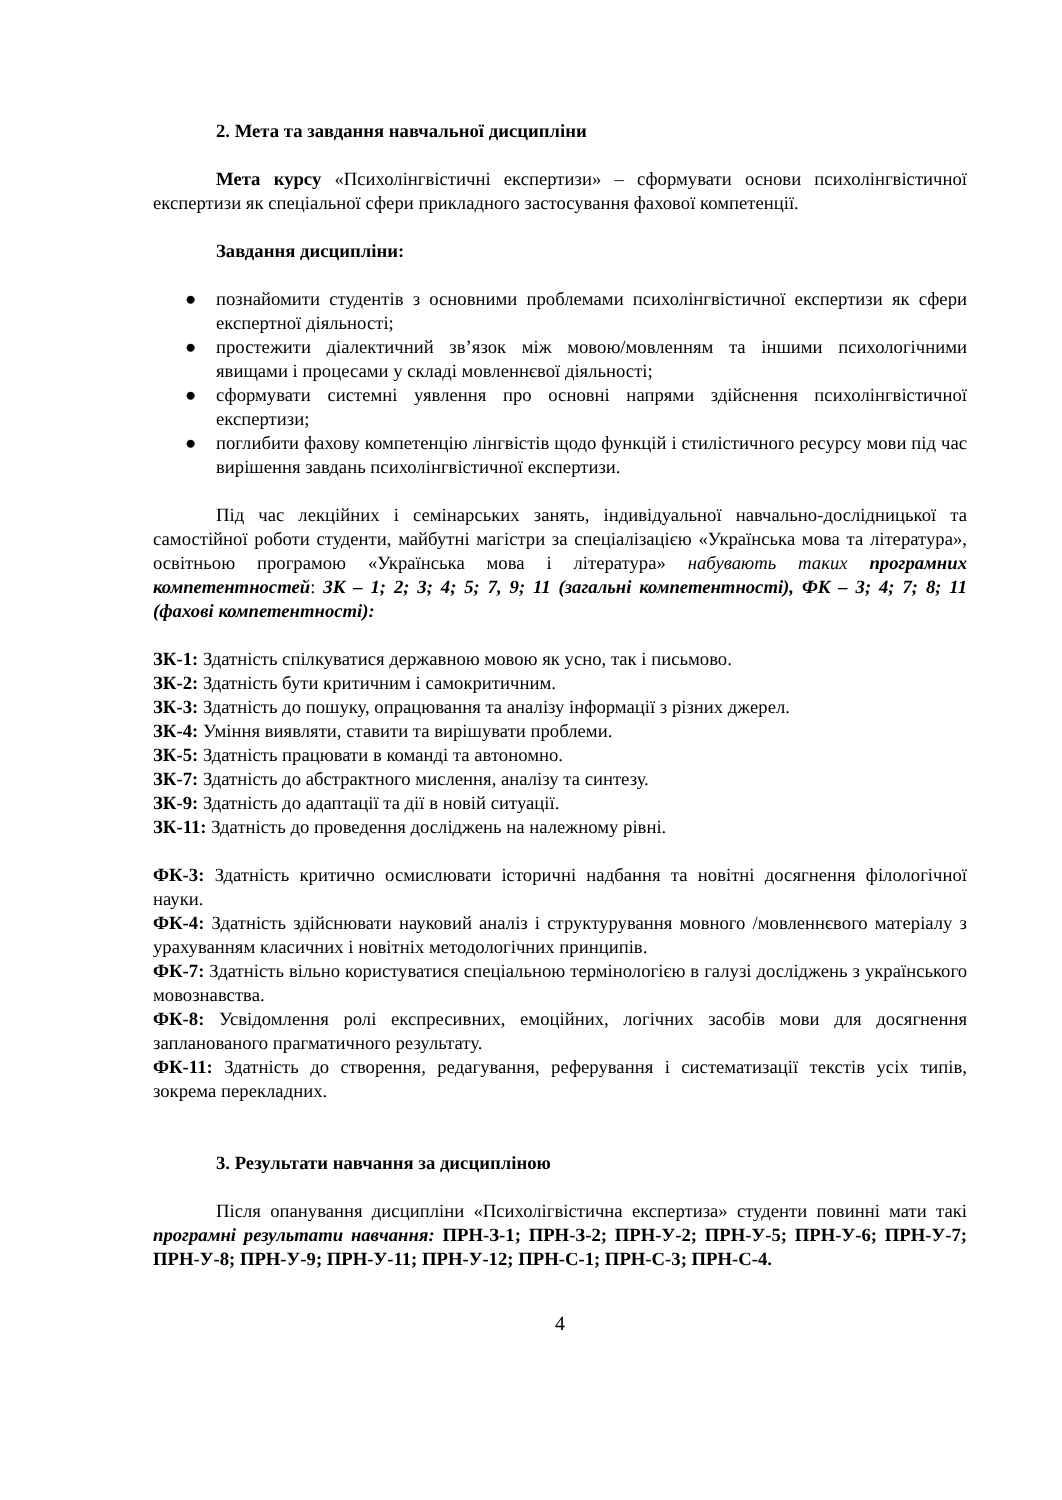2. Мета та завдання навчальної дисципліни
Мета курсу «Психолінгвістичні експертизи» – сформувати основи психолінгвістичної експертизи як спеціальної сфери прикладного застосування фахової компетенції.
Завдання дисципліни:
● познайомити студентів з основними проблемами психолінгвістичної експертизи як сфери експертної діяльності;
● простежити діалектичний зв’язок між мовою/мовленням та іншими психологічними явищами і процесами у складі мовленнєвої діяльності;
● сформувати системні уявлення про основні напрями здійснення психолінгвістичної експертизи;
● поглибити фахову компетенцію лінгвістів щодо функцій і стилістичного ресурсу мови під час вирішення завдань психолінгвістичної експертизи.
Під час лекційних і семінарських занять, індивідуальної навчально-дослідницької та самостійної роботи студенти, майбутні магістри за спеціалізацією «Українська мова та література», освітньою програмою «Українська мова і література» набувають таких програмних компетентностей: ЗК – 1; 2; 3; 4; 5; 7, 9; 11 (загальні компетентності), ФК – 3; 4; 7; 8; 11 (фахові компетентності):
ЗК-1: Здатність спілкуватися державною мовою як усно, так і письмово.
ЗК-2: Здатність бути критичним і самокритичним.
ЗК-3: Здатність до пошуку, опрацювання та аналізу інформації з різних джерел.
ЗК-4: Уміння виявляти, ставити та вирішувати проблеми.
ЗК-5: Здатність працювати в команді та автономно.
ЗК-7: Здатність до абстрактного мислення, аналізу та синтезу.
ЗК-9: Здатність до адаптації та дії в новій ситуації.
ЗК-11: Здатність до проведення досліджень на належному рівні.
ФК-3: Здатність критично осмислювати історичні надбання та новітні досягнення філологічної науки.
ФК-4: Здатність здійснювати науковий аналіз і структурування мовного /мовленнєвого матеріалу з урахуванням класичних і новітніх методологічних принципів.
ФК-7: Здатність вільно користуватися спеціальною термінологією в галузі досліджень з українського мовознавства.
ФК-8: Усвідомлення ролі експресивних, емоційних, логічних засобів мови для досягнення запланованого прагматичного результату.
ФК-11: Здатність до створення, редагування, реферування і систематизації текстів усіх типів, зокрема перекладних.
3. Результати навчання за дисципліною
Після опанування дисципліни «Психолігвістична експертиза» студенти повинні мати такі програмні результати навчання: ПРН-З-1; ПРН-З-2; ПРН-У-2; ПРН-У-5; ПРН-У-6; ПРН-У-7; ПРН-У-8; ПРН-У-9; ПРН-У-11; ПРН-У-12; ПРН-С-1; ПРН-С-3; ПРН-С-4.
4